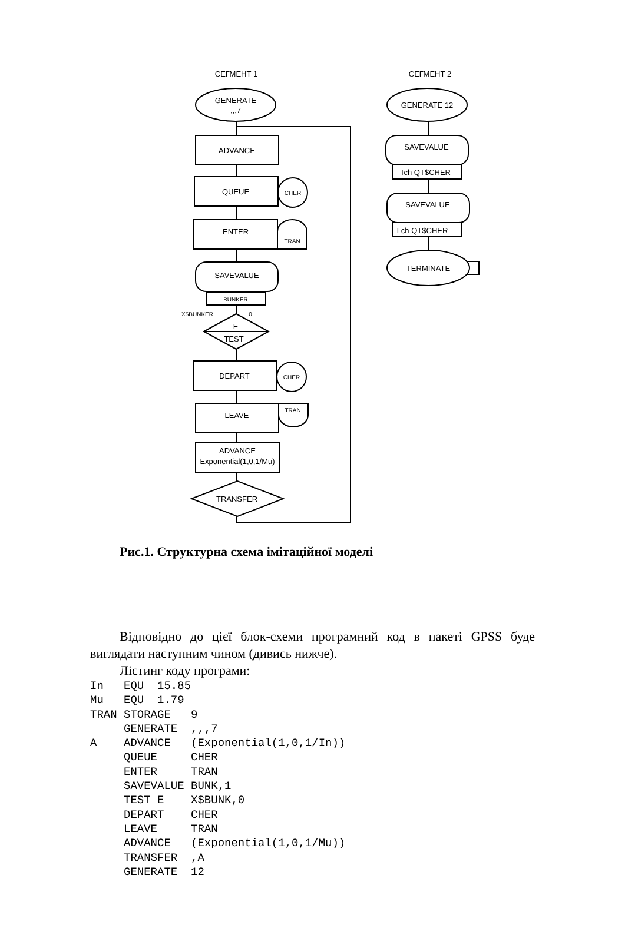СЕГМЕНТ 1
СЕГМЕНТ 2
GENERATE
,,,7
ADVANCE
QUEUE
CHER
ENTER
TRAN
SAVEVALUE
BUNKER
X$BUNKER
0
E
TEST
DEPART
CHER
LEAVE
TRAN
ADVANCE
Exponential(1,0,1/Mu)
TRANSFER
GENERATE 12
SAVEVALUE
Tch QT$CHER
SAVEVALUE
Lch QT$CHER
TERMINATE
Рис.1. Структурна схема імітаційної моделі
Відповідно до цієї блок-схеми програмний код в пакеті GPSS буде виглядати наступним чином (дивись нижче).
Лістинг коду програми:
In   EQU  15.85
Mu   EQU  1.79
TRAN STORAGE   9
     GENERATE  ,,,7
A    ADVANCE   (Exponential(1,0,1/In))
     QUEUE     CHER
     ENTER     TRAN
     SAVEVALUE BUNK,1
     TEST E    X$BUNK,0
     DEPART    CHER
     LEAVE     TRAN
     ADVANCE   (Exponential(1,0,1/Mu))
     TRANSFER  ,A
     GENERATE  12